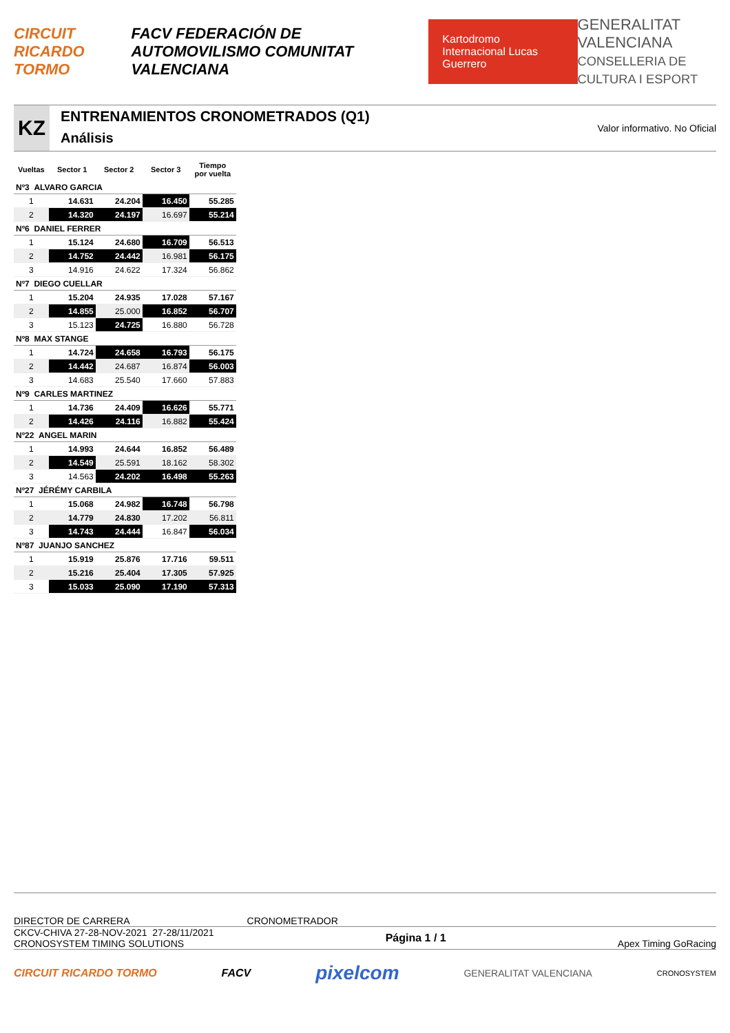CIRCUIT RICARDO TORMO FACV FEDERACIÓN DE AUTOMOVILISMO COMUNITAT VALENCIANA Kartodromo Internacional Lucas Guerrero GENERALITAT VALENCIANA
CONSELLERIA DE CULTURA I ESPORT
KZ
ENTRENAMIENTOS CRONOMETRADOS (Q1)
Análisis
Valor informativo. No Oficial
| Vueltas | Sector 1 | Sector 2 | Sector 3 | Tiempo por vuelta |
| --- | --- | --- | --- | --- |
| Nº3 ALVARO GARCIA | | | | |
| 1 | 14.631 | 24.204 | 16.450 | 55.285 |
| 2 | 14.320 | 24.197 | 16.697 | 55.214 |
| Nº6 DANIEL FERRER | | | | |
| 1 | 15.124 | 24.680 | 16.709 | 56.513 |
| 2 | 14.752 | 24.442 | 16.981 | 56.175 |
| 3 | 14.916 | 24.622 | 17.324 | 56.862 |
| Nº7 DIEGO CUELLAR | | | | |
| 1 | 15.204 | 24.935 | 17.028 | 57.167 |
| 2 | 14.855 | 25.000 | 16.852 | 56.707 |
| 3 | 15.123 | 24.725 | 16.880 | 56.728 |
| Nº8 MAX STANGE | | | | |
| 1 | 14.724 | 24.658 | 16.793 | 56.175 |
| 2 | 14.442 | 24.687 | 16.874 | 56.003 |
| 3 | 14.683 | 25.540 | 17.660 | 57.883 |
| Nº9 CARLES MARTINEZ | | | | |
| 1 | 14.736 | 24.409 | 16.626 | 55.771 |
| 2 | 14.426 | 24.116 | 16.882 | 55.424 |
| Nº22 ANGEL MARIN | | | | |
| 1 | 14.993 | 24.644 | 16.852 | 56.489 |
| 2 | 14.549 | 25.591 | 18.162 | 58.302 |
| 3 | 14.563 | 24.202 | 16.498 | 55.263 |
| Nº27 JÉRÉMY CARBILA | | | | |
| 1 | 15.068 | 24.982 | 16.748 | 56.798 |
| 2 | 14.779 | 24.830 | 17.202 | 56.811 |
| 3 | 14.743 | 24.444 | 16.847 | 56.034 |
| Nº87 JUANJO SANCHEZ | | | | |
| 1 | 15.919 | 25.876 | 17.716 | 59.511 |
| 2 | 15.216 | 25.404 | 17.305 | 57.925 |
| 3 | 15.033 | 25.090 | 17.190 | 57.313 |
DIRECTOR DE CARRERA CRONOMETRADOR
CKCV-CHIVA 27-28-NOV-2021 27-28/11/2021
CRONOSYSTEM TIMING SOLUTIONS
Página 1 / 1
Apex Timing GoRacing
CIRCUIT RICARDO TORMO FACV pixelcom GENERALITAT VALENCIANA CRONOSYSTEM